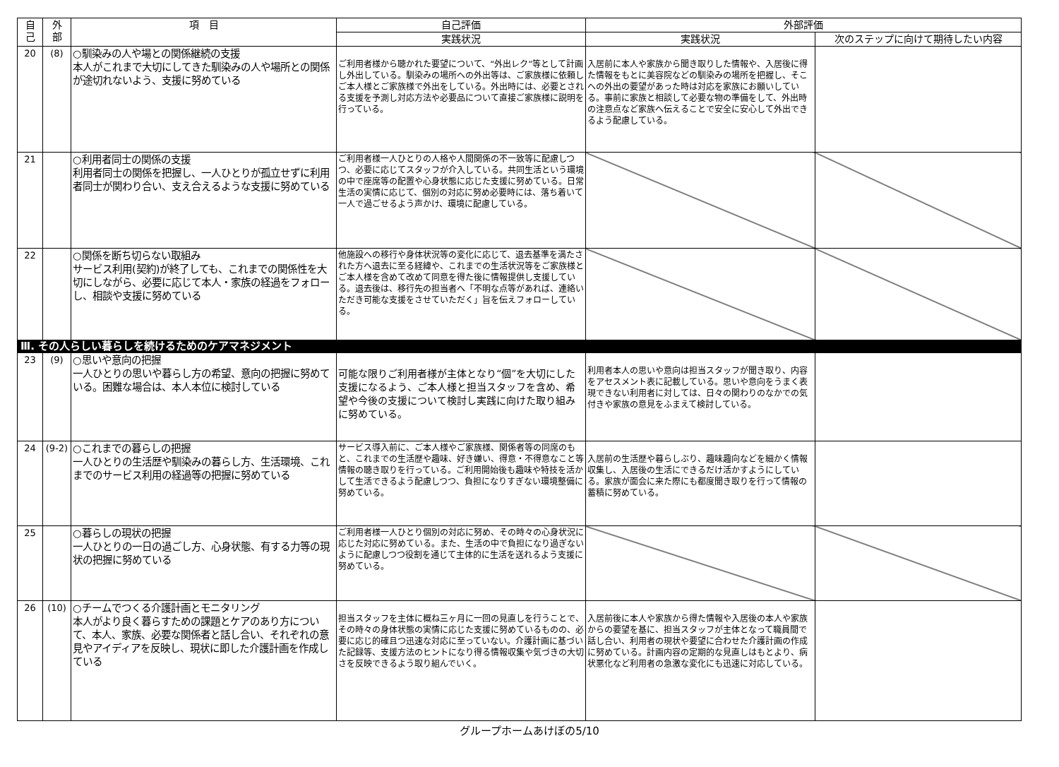| 自 己 | 外 部 | 項 目 | 自己評価 | 外部評価 | |
| --- | --- | --- | --- | --- | --- |
| | | | 実践状況 | 実践状況 | 次のステップに向けて期待したい内容 |
| 20 | (8) | ○馴染みの人や場との関係継続の支援 本人がこれまで大切にしてきた馴染みの人や場所との関係が途切れないよう、支援に努めている | ご利用者様から聴かれた要望について、“外出レク”等として計画し外出している。馴染みの場所への外出等は、ご家族様に依頼しご本人様とご家族様で外出をしている。外出時には、必要とされる支援を予測し対応方法や必要品について直接ご家族様に説明を行っている。 | 入居前に本人や家族から聞き取りした情報や、入居後に得た情報をもとに美容院などの馴染みの場所を把握し、そこへの外出の要望があった時は対応を家族にお願いしている。事前に家族と相談して必要な物の準備をして、外出時の注意点など家族へ伝えることで安全に安心して外出できるよう配慮している。 | |
| 21 | | ○利用者同士の関係の支援 利用者同士の関係を把握し、一人ひとりが孤立せずに利用者同士が関わり合い、支え合えるような支援に努めている | ご利用者様一人ひとりの人格や人間関係の不一致等に配慮しつつ、必要に応じてスタッフが介入している。共同生活という環境の中で座席等の配置や心身状態に応じた支援に努めている。日常生活の実情に応じて、個別の対応に努め必要時には、落ち着いて一人で過ごせるよう声かけ、環境に配慮している。 | | |
| 22 | | ○関係を断ち切らない取組み サービス利用(契約)が終了しても、これまでの関係性を大切にしながら、必要に応じて本人・家族の経過をフォローし、相談や支援に努めている | 他施設への移行や身体状況等の変化に応じて、退去基準を満たされた方へ退去に至る経緯や、これまでの生活状況等をご家族様とご本人様を含めて改めて同意を得た後に情報提供し支援している。退去後は、移行先の担当者へ「不明な点等があれば、連絡いただき可能な支援をさせていただく」旨を伝えフォローしている。 | | |
| Ⅲ. その人らしい暮らしを続けるためのケアマネジメント | | | | | |
| 23 | (9) | ○思いや意向の把握 一人ひとりの思いや暮らし方の希望、意向の把握に努めている。困難な場合は、本人本位に検討している | 可能な限りご利用者様が主体となり“個”を大切にした支援になるよう、ご本人様と担当スタッフを含め、希望や今後の支援について検討し実践に向けた取り組みに努めている。 | 利用者本人の思いや意向は担当スタッフが聞き取り、内容をアセスメント表に記載している。思いや意向をうまく表現できない利用者に対しては、日々の関わりのなかでの気付きや家族の意見をふまえて検討している。 | |
| 24 | (9-2) | ○これまでの暮らしの把握 一人ひとりの生活歴や馴染みの暮らし方、生活環境、これまでのサービス利用の経過等の把握に努めている | サービス導入前に、ご本人様やご家族様、関係者等の同席のもと、これまでの生活歴や趣味、好き嫌い、得意・不得意なこと等情報の聴き取りを行っている。ご利用開始後も趣味や特技を活かして生活できるよう配慮しつつ、負担になりすぎない環境整備に努めている。 | 入居前の生活歴や暮らしぶり、趣味趣向などを細かく情報収集し、入居後の生活にできるだけ活かすようにしている。家族が面会に来た際にも都度聞き取りを行って情報の蓄積に努めている。 | |
| 25 | | ○暮らしの現状の把握 一人ひとりの一日の過ごし方、心身状態、有する力等の現状の把握に努めている | ご利用者様一人ひとり個別の対応に努め、その時々の心身状況に応じた対応に努めている。また、生活の中で負担になり過ぎないように配慮しつつ役割を通じて主体的に生活を送れるよう支援に努めている。 | | |
| 26 | (10) | ○チームでつくる介護計画とモニタリング 本人がより良く暮らすための課題とケアのあり方について、本人、家族、必要な関係者と話し合い、それぞれの意見やアイディアを反映し、現状に即した介護計画を作成している | 担当スタッフを主体に概ね三ヶ月に一回の見直しを行うことで、その時々の身体状態の実情に応じた支援に努めているものの、必要に応じ的確且つ迅速な対応に至っていない。介護計画に基づいた記録等、支援方法のヒントになり得る情報収集や気づきの大切さを反映できるよう取り組んでいく。 | 入居前後に本人や家族から得た情報や入居後の本人や家族からの要望を基に、担当スタッフが主体となって職員間で話し合い、利用者の現状や要望に合わせた介護計画の作成に努めている。計画内容の定期的な見直しはもとより、病状悪化など利用者の急激な変化にも迅速に対応している。 | |
グループホームあけぼの5/10